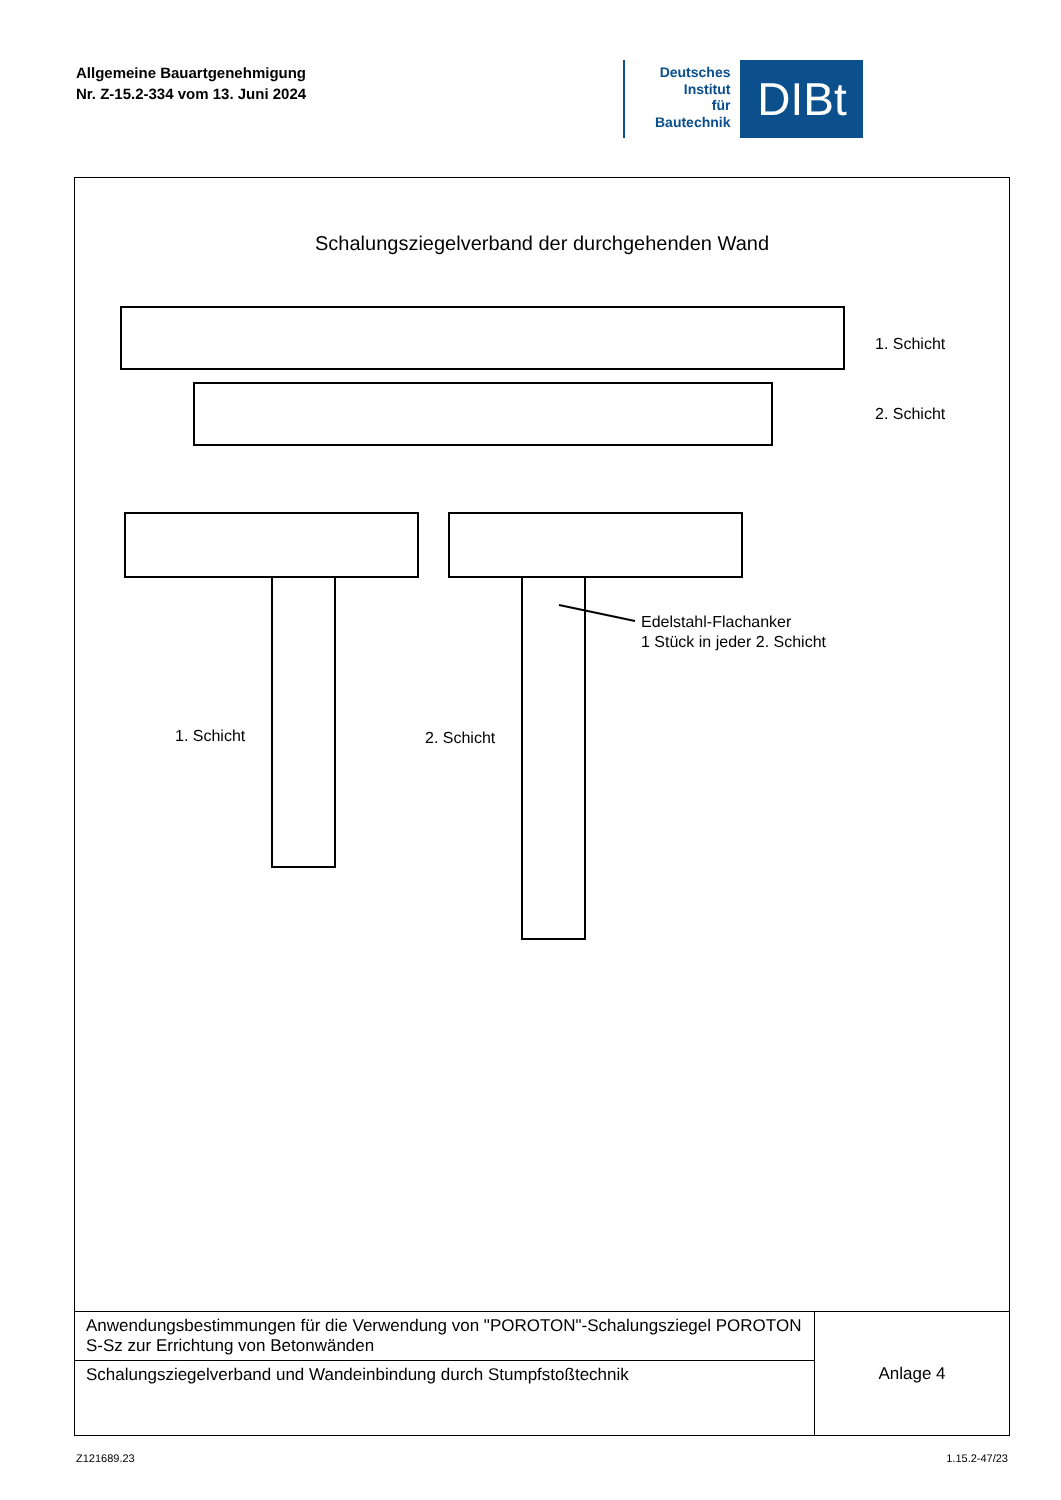Allgemeine Bauartgenehmigung
Nr. Z-15.2-334 vom 13. Juni 2024
Deutsches
Institut
für
Bautechnik
DIBt
Schalungsziegelverband der durchgehenden Wand
1. Schicht
2. Schicht
1. Schicht
2. Schicht
Edelstahl-Flachanker
1 Stück in jeder 2. Schicht
| Anwendungsbestimmungen für die Verwendung von "POROTON"-Schalungsziegel POROTON S-Sz zur Errichtung von Betonwänden | Anlage 4 |
| Schalungsziegelverband und Wandeinbindung durch Stumpfstoßtechnik | |
Z121689.23 1.15.2-47/23